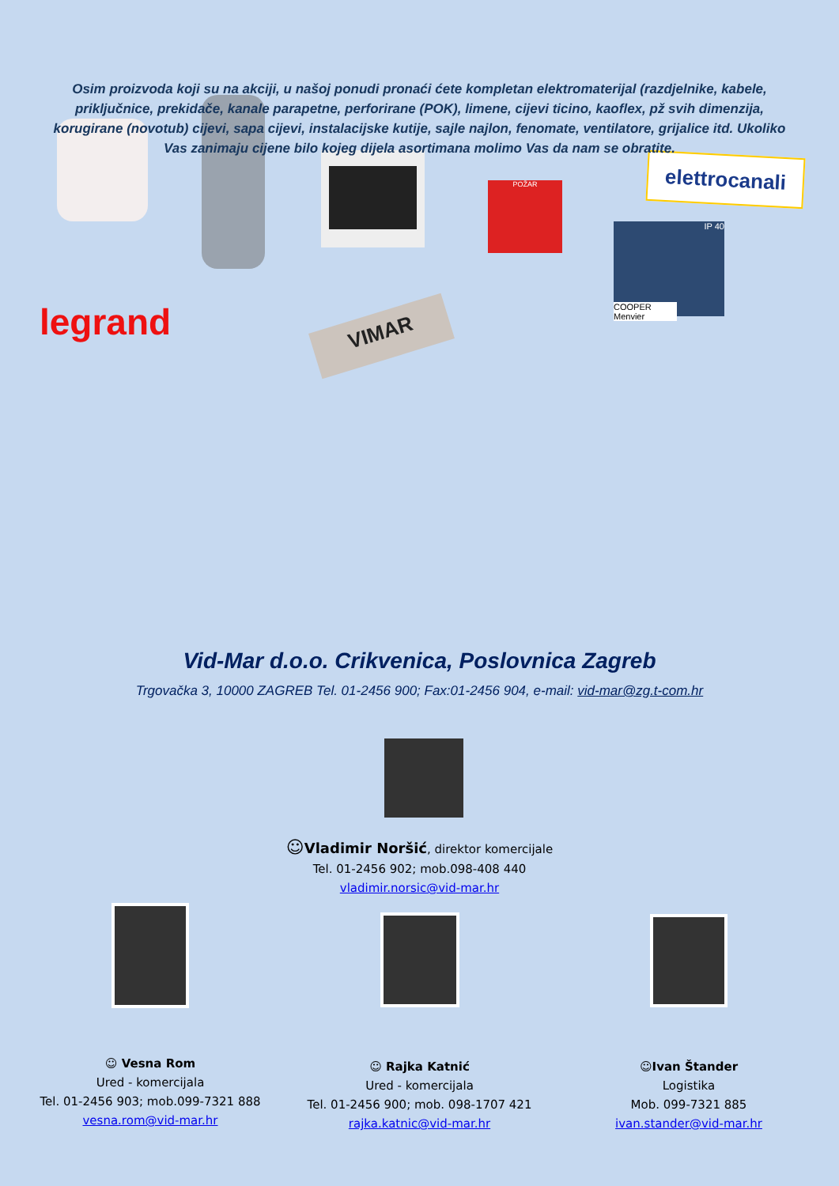Osim proizvoda koji su na akciji, u našoj ponudi pronaći ćete kompletan elektromaterijal (razdjelnike, kabele, priključnice, prekidače, kanale parapetne, perforirane (POK), limene, cijevi ticino, kaoflex, pž svih dimenzija, korugirane (novotub) cijevi, sapa cijevi, instalacijske kutije, sajle najlon, fenomate, ventilatore, grijalice itd. Ukoliko Vas zanimaju cijene bilo kojeg dijela asortimana molimo Vas da nam se obratite.
POŽAR
elettrocanali
IP 40
COOPER Menvier
legrand VIMAR
Vid-Mar d.o.o. Crikvenica, Poslovnica Zagreb
Trgovačka 3, 10000 ZAGREB Tel. 01-2456 900; Fax:01-2456 904, e-mail: vid-mar@zg.t-com.hr
☺Vladimir Noršić, direktor komercijale
Tel. 01-2456 902; mob.098-408 440
vladimir.norsic@vid-mar.hr
☺ Vesna Rom
Ured - komercijala
Tel. 01-2456 903; mob.099-7321 888
vesna.rom@vid-mar.hr
☺ Rajka Katnić
Ured - komercijala
Tel. 01-2456 900; mob. 098-1707 421
rajka.katnic@vid-mar.hr
☺Ivan Štander
Logistika
Mob. 099-7321 885
ivan.stander@vid-mar.hr